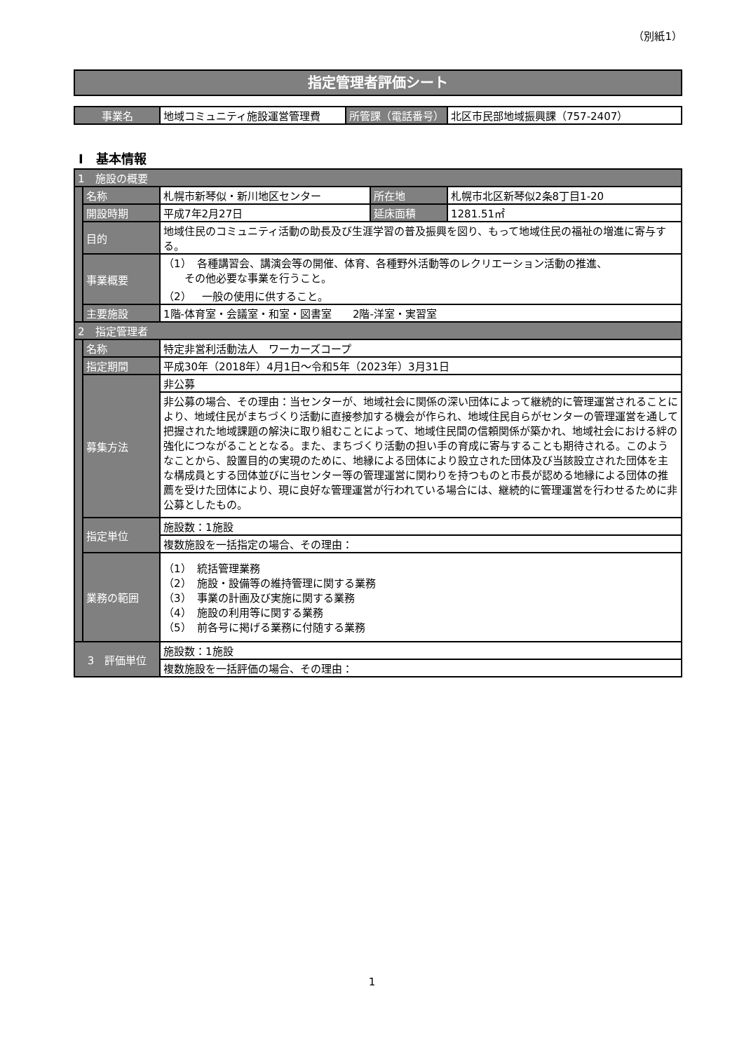（別紙1）
指定管理者評価シート
| 事業名 | 地域コミュニティ施設運営管理費 | 所管課（電話番号） | 北区市民部地域振興課（757-2407） |
Ⅰ　基本情報
| 1 施設の概要 | | | | |
| | 名称 | 札幌市新琴似・新川地区センター | 所在地 | 札幌市北区新琴似2条8丁目1-20 |
| | 開設時期 | 平成7年2月27日 | 延床面積 | 1281.51㎡ |
| | 目的 | 地域住民のコミュニティ活動の助長及び生涯学習の普及振興を図り、もって地域住民の福祉の増進に寄与する。 | | |
| | 事業概要 | （1） 各種講習会、講演会等の開催、体育、各種野外活動等のレクリエーション活動の推進、 その他必要な事業を行うこと。 （2） 一般の使用に供すること。 | | |
| | 主要施設 | 1階-体育室・会議室・和室・図書室 2階-洋室・実習室 | | |
| 2 指定管理者 | | | | |
| | 名称 | 特定非営利活動法人 ワーカーズコープ | | |
| | 指定期間 | 平成30年（2018年）4月1日～令和5年（2023年）3月31日 | | |
| | 募集方法 | 非公募 | | |
| | | 非公募の場合、その理由：当センターが、地域社会に関係の深い団体によって継続的に管理運営されることにより、地域住民がまちづくり活動に直接参加する機会が作られ、地域住民自らがセンターの管理運営を通して把握された地域課題の解決に取り組むことによって、地域住民間の信頼関係が築かれ、地域社会における絆の強化につながることとなる。また、まちづくり活動の担い手の育成に寄与することも期待される。このようなことから、設置目的の実現のために、地縁による団体により設立された団体及び当該設立された団体を主な構成員とする団体並びに当センター等の管理運営に関わりを持つものと市長が認める地縁による団体の推薦を受けた団体により、現に良好な管理運営が行われている場合には、継続的に管理運営を行わせるために非公募としたもの。 | | |
| | 指定単位 | 施設数：1施設 | | |
| | | 複数施設を一括指定の場合、その理由： | | |
| | 業務の範囲 | （1） 統括管理業務 （2） 施設・設備等の維持管理に関する業務 （3） 事業の計画及び実施に関する業務 （4） 施設の利用等に関する業務 （5） 前各号に掲げる業務に付随する業務 | | |
| 3 評価単位 | | 施設数：1施設 | | |
| | | 複数施設を一括評価の場合、その理由： | | |
1